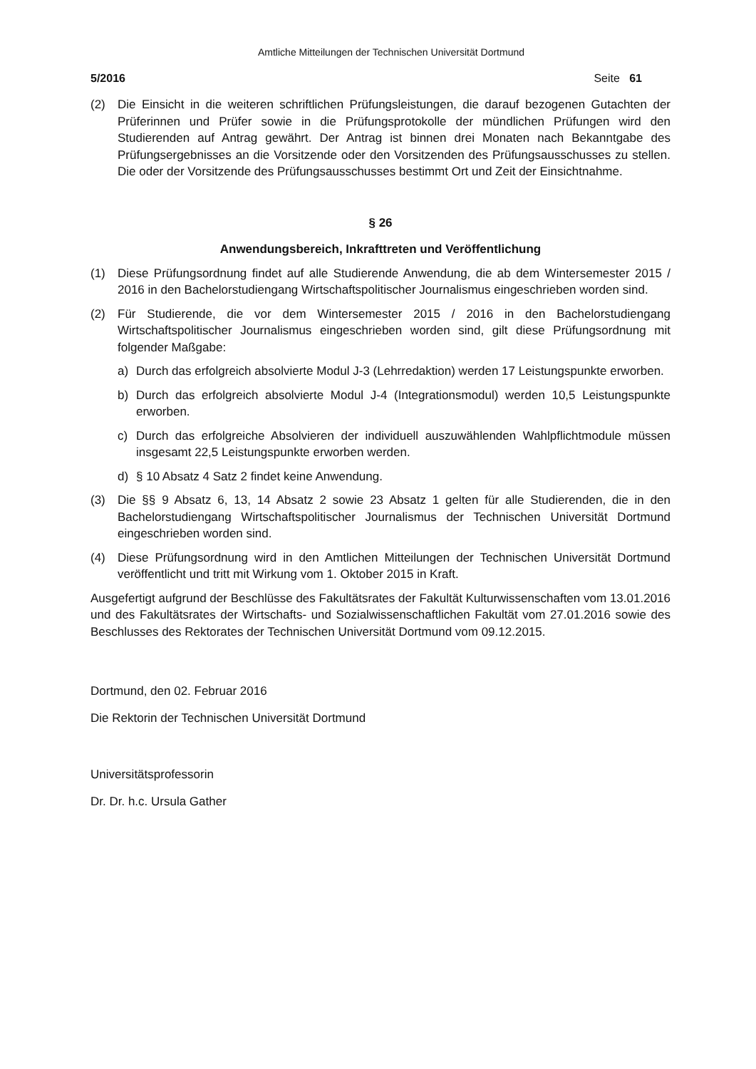Amtliche Mitteilungen der Technischen Universität Dortmund
5/2016 Seite 61
(2) Die Einsicht in die weiteren schriftlichen Prüfungsleistungen, die darauf bezogenen Gutachten der Prüferinnen und Prüfer sowie in die Prüfungsprotokolle der mündlichen Prüfungen wird den Studierenden auf Antrag gewährt. Der Antrag ist binnen drei Monaten nach Bekanntgabe des Prüfungsergebnisses an die Vorsitzende oder den Vorsitzenden des Prüfungsausschusses zu stellen. Die oder der Vorsitzende des Prüfungsausschusses bestimmt Ort und Zeit der Einsichtnahme.
§ 26
Anwendungsbereich, Inkrafttreten und Veröffentlichung
(1) Diese Prüfungsordnung findet auf alle Studierende Anwendung, die ab dem Wintersemester 2015 / 2016 in den Bachelorstudiengang Wirtschaftspolitischer Journalismus eingeschrieben worden sind.
(2) Für Studierende, die vor dem Wintersemester 2015 / 2016 in den Bachelorstudiengang Wirtschaftspolitischer Journalismus eingeschrieben worden sind, gilt diese Prüfungsordnung mit folgender Maßgabe:
a) Durch das erfolgreich absolvierte Modul J-3 (Lehrredaktion) werden 17 Leistungspunkte erworben.
b) Durch das erfolgreich absolvierte Modul J-4 (Integrationsmodul) werden 10,5 Leistungspunkte erworben.
c) Durch das erfolgreiche Absolvieren der individuell auszuwählenden Wahlpflichtmodule müssen insgesamt 22,5 Leistungspunkte erworben werden.
d) § 10 Absatz 4 Satz 2 findet keine Anwendung.
(3) Die §§ 9 Absatz 6, 13, 14 Absatz 2 sowie 23 Absatz 1 gelten für alle Studierenden, die in den Bachelorstudiengang Wirtschaftspolitischer Journalismus der Technischen Universität Dortmund eingeschrieben worden sind.
(4) Diese Prüfungsordnung wird in den Amtlichen Mitteilungen der Technischen Universität Dortmund veröffentlicht und tritt mit Wirkung vom 1. Oktober 2015 in Kraft.
Ausgefertigt aufgrund der Beschlüsse des Fakultätsrates der Fakultät Kulturwissenschaften vom 13.01.2016 und des Fakultätsrates der Wirtschafts- und Sozialwissenschaftlichen Fakultät vom 27.01.2016 sowie des Beschlusses des Rektorates der Technischen Universität Dortmund vom 09.12.2015.
Dortmund, den 02. Februar 2016
Die Rektorin der Technischen Universität Dortmund
Universitätsprofessorin
Dr. Dr. h.c. Ursula Gather